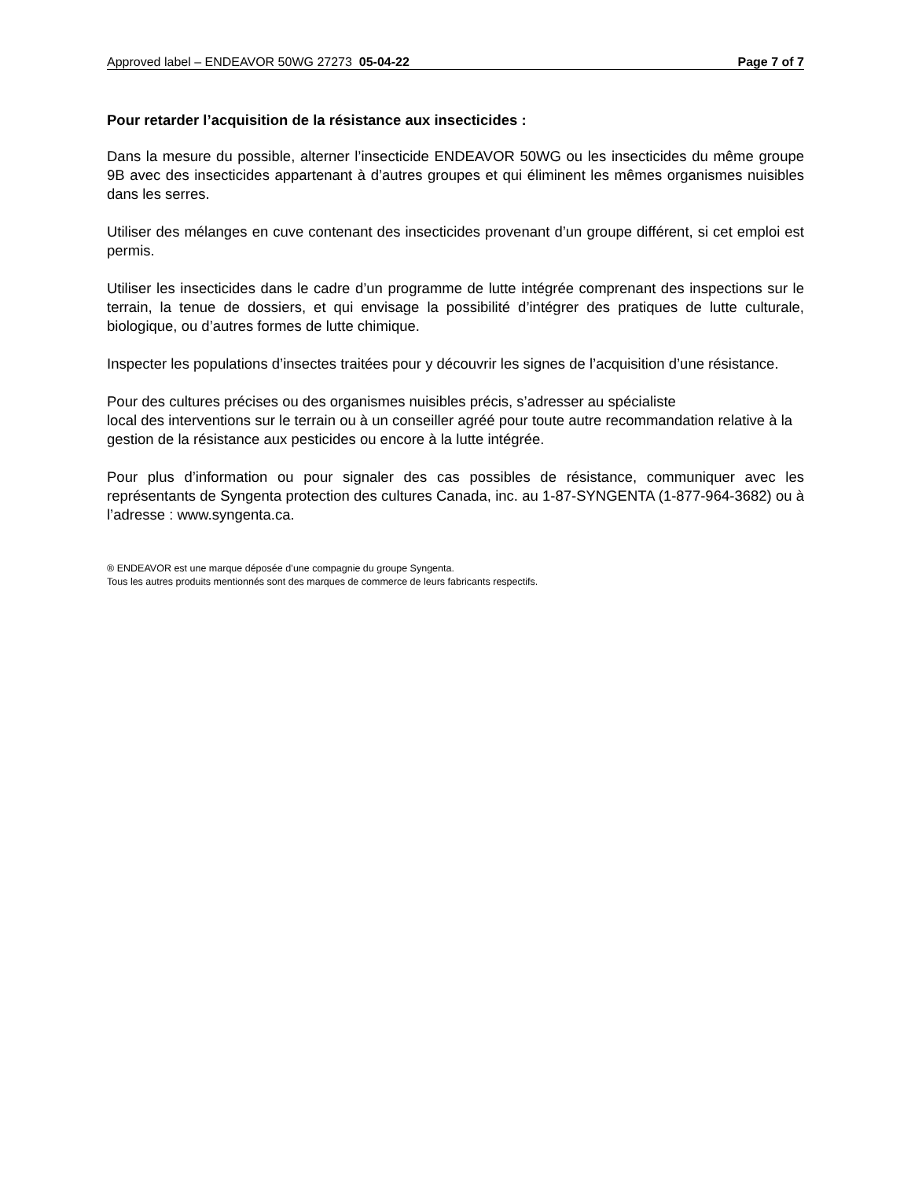Approved label – ENDEAVOR 50WG 27273 05-04-22 Page 7 of 7
Pour retarder l’acquisition de la résistance aux insecticides :
Dans la mesure du possible, alterner l’insecticide ENDEAVOR 50WG ou les insecticides du même groupe 9B avec des insecticides appartenant à d’autres groupes et qui éliminent les mêmes organismes nuisibles dans les serres.
Utiliser des mélanges en cuve contenant des insecticides provenant d’un groupe différent, si cet emploi est permis.
Utiliser les insecticides dans le cadre d’un programme de lutte intégrée comprenant des inspections sur le terrain, la tenue de dossiers, et qui envisage la possibilité d’intégrer des pratiques de lutte culturale, biologique, ou d’autres formes de lutte chimique.
Inspecter les populations d’insectes traitées pour y découvrir les signes de l’acquisition d’une résistance.
Pour des cultures précises ou des organismes nuisibles précis, s’adresser au spécialiste
local des interventions sur le terrain ou à un conseiller agréé pour toute autre recommandation relative à la gestion de la résistance aux pesticides ou encore à la lutte intégrée.
Pour plus d’information ou pour signaler des cas possibles de résistance, communiquer avec les représentants de Syngenta protection des cultures Canada, inc. au 1-87-SYNGENTA (1-877-964-3682) ou à l’adresse : www.syngenta.ca.
® ENDEAVOR est une marque déposée d’une compagnie du groupe Syngenta.
Tous les autres produits mentionnés sont des marques de commerce de leurs fabricants respectifs.